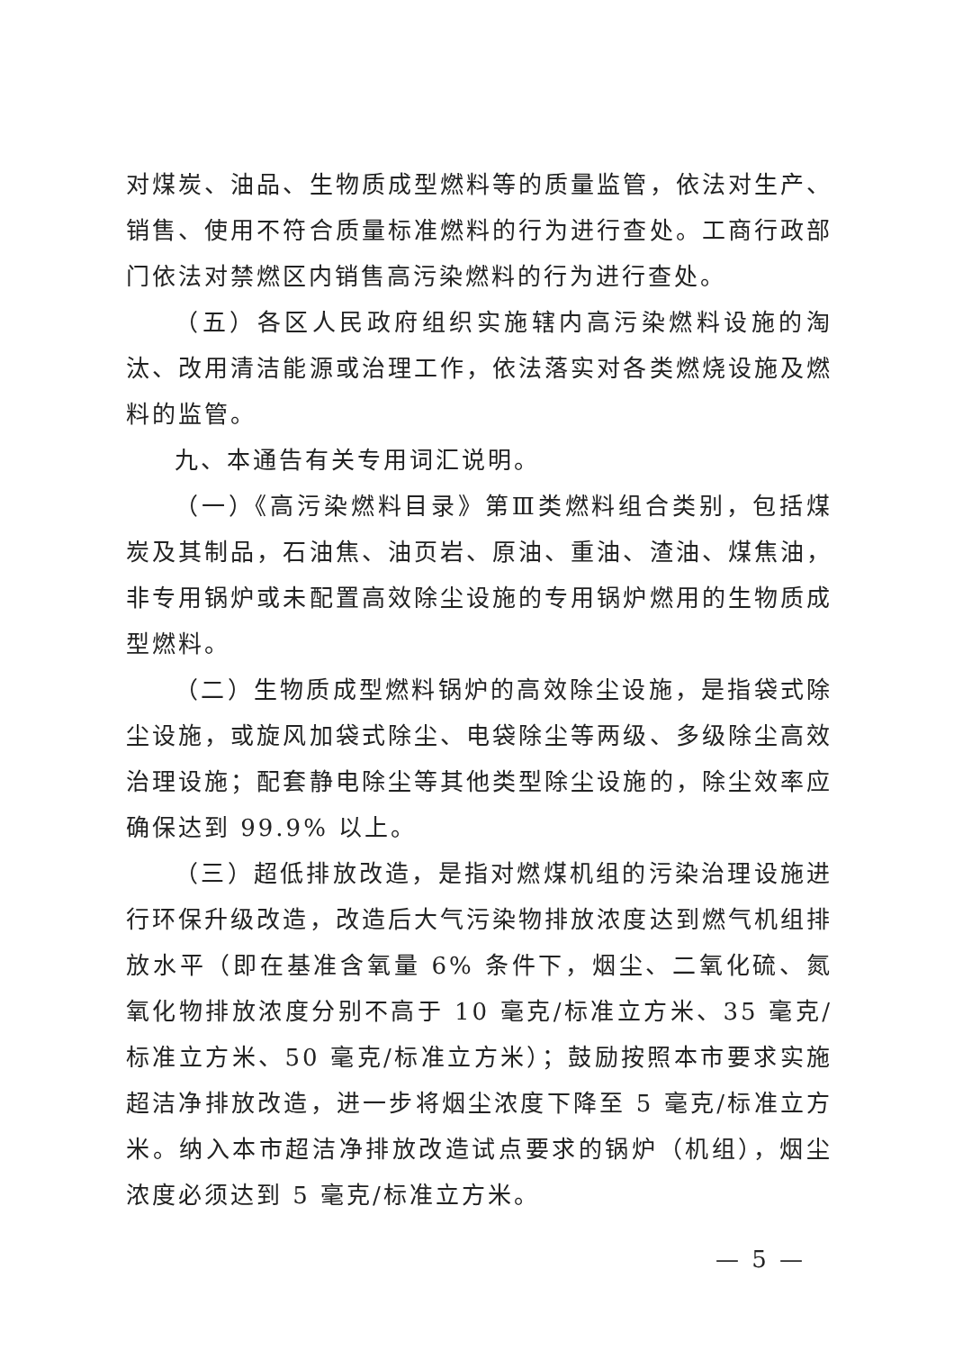对煤炭、油品、生物质成型燃料等的质量监管，依法对生产、销售、使用不符合质量标准燃料的行为进行查处。工商行政部门依法对禁燃区内销售高污染燃料的行为进行查处。
（五）各区人民政府组织实施辖内高污染燃料设施的淘汰、改用清洁能源或治理工作，依法落实对各类燃烧设施及燃料的监管。
九、本通告有关专用词汇说明。
（一）《高污染燃料目录》第Ⅲ类燃料组合类别，包括煤炭及其制品，石油焦、油页岩、原油、重油、渣油、煤焦油，非专用锅炉或未配置高效除尘设施的专用锅炉燃用的生物质成型燃料。
（二）生物质成型燃料锅炉的高效除尘设施，是指袋式除尘设施，或旋风加袋式除尘、电袋除尘等两级、多级除尘高效治理设施；配套静电除尘等其他类型除尘设施的，除尘效率应确保达到 99.9% 以上。
（三）超低排放改造，是指对燃煤机组的污染治理设施进行环保升级改造，改造后大气污染物排放浓度达到燃气机组排放水平（即在基准含氧量 6% 条件下，烟尘、二氧化硫、氮氧化物排放浓度分别不高于 10 毫克/标准立方米、35 毫克/标准立方米、50 毫克/标准立方米）；鼓励按照本市要求实施超洁净排放改造，进一步将烟尘浓度下降至 5 毫克/标准立方米。纳入本市超洁净排放改造试点要求的锅炉（机组），烟尘浓度必须达到 5 毫克/标准立方米。
— 5 —